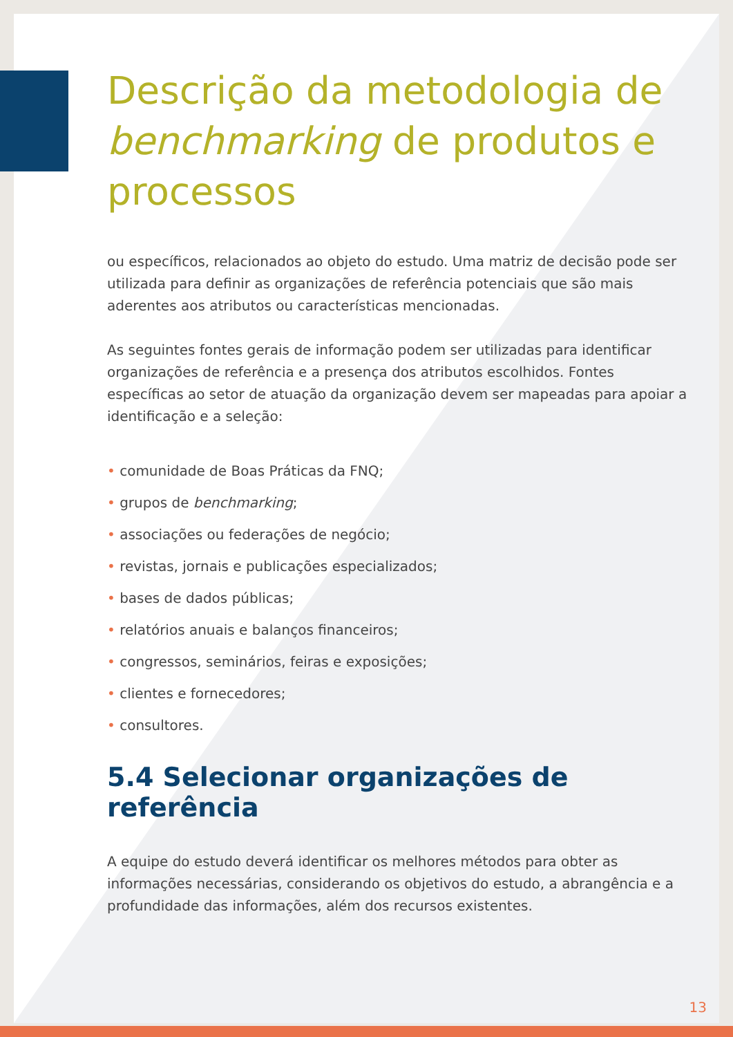Descrição da metodologia de benchmarking de produtos e processos
ou específicos, relacionados ao objeto do estudo. Uma matriz de decisão pode ser utilizada para definir as organizações de referência potenciais que são mais aderentes aos atributos ou características mencionadas.
As seguintes fontes gerais de informação podem ser utilizadas para identificar organizações de referência e a presença dos atributos escolhidos. Fontes específicas ao setor de atuação da organização devem ser mapeadas para apoiar a identificação e a seleção:
• comunidade de Boas Práticas da FNQ;
• grupos de benchmarking;
• associações ou federações de negócio;
• revistas, jornais e publicações especializados;
• bases de dados públicas;
• relatórios anuais e balanços financeiros;
• congressos, seminários, feiras e exposições;
• clientes e fornecedores;
• consultores.
5.4 Selecionar organizações de referência
A equipe do estudo deverá identificar os melhores métodos para obter as informações necessárias, considerando os objetivos do estudo, a abrangência e a profundidade das informações, além dos recursos existentes.
13